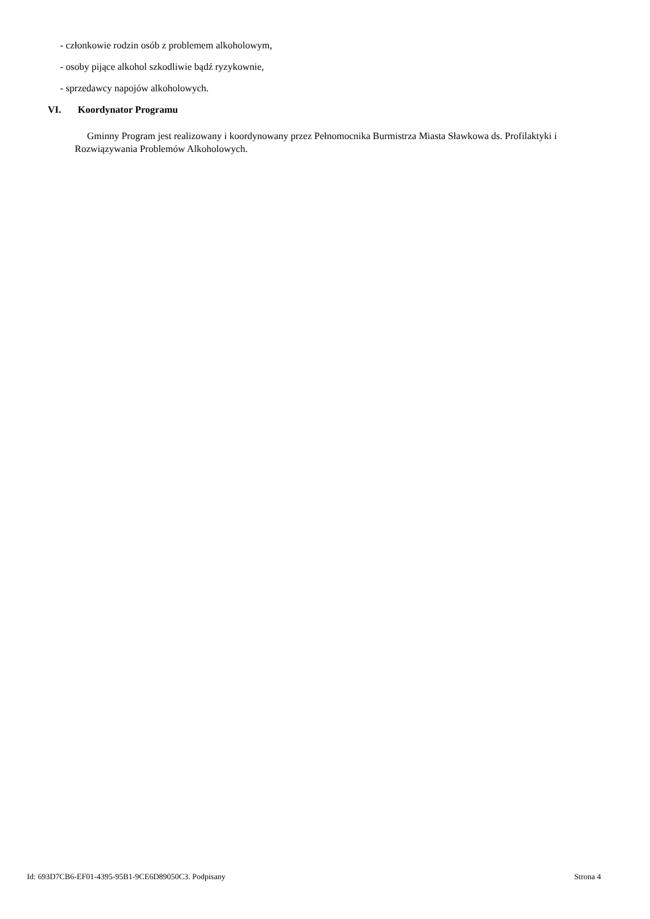- członkowie rodzin osób z problemem alkoholowym,
- osoby pijące alkohol szkodliwie bądź ryzykownie,
- sprzedawcy napojów alkoholowych.
VI. Koordynator Programu
Gminny Program jest realizowany i koordynowany przez Pełnomocnika Burmistrza Miasta Sławkowa ds. Profilaktyki i Rozwiązywania Problemów Alkoholowych.
Id: 693D7CB6-EF01-4395-95B1-9CE6D89050C3. Podpisany Strona 4